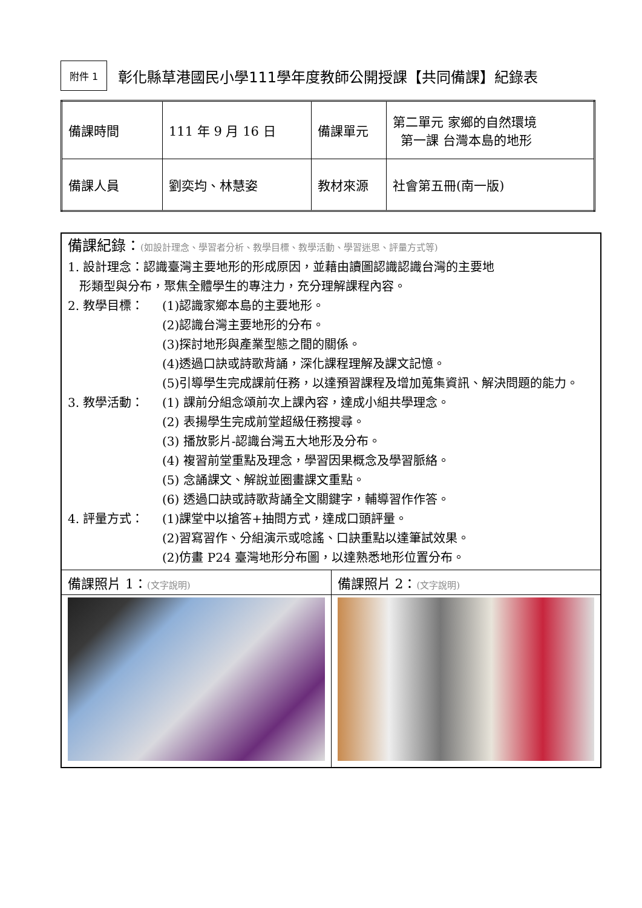附件 1
彰化縣草港國民小學111學年度教師公開授課【共同備課】紀錄表
| 備課時間 | 111 年 9 月 16 日 | 備課單元 | 第二單元 家鄉的自然環境 第一課 台灣本島的地形 |
| 備課人員 | 劉奕均、林慧姿 | 教材來源 | 社會第五冊(南一版) |
| 備課紀錄： (如設計理念、學習者分析、教學目標、教學活動、學習迷思、評量方式等) 1. 設計理念：認識臺灣主要地形的形成原因，並藉由讀圖認識認識台灣的主要地 形類型與分布，聚焦全體學生的專注力，充分理解課程內容。 2. 教學目標： (1)認識家鄉本島的主要地形。 (2)認識台灣主要地形的分布。 (3)探討地形與產業型態之間的關係。 (4)透過口訣或詩歌背誦，深化課程理解及課文記憶。 (5)引導學生完成課前任務，以達預習課程及增加蒐集資訊、解決問題的能力。 3. 教學活動： (1) 課前分組念頌前次上課內容，達成小組共學理念。 (2) 表揚學生完成前堂超級任務搜尋。 (3) 播放影片-認識台灣五大地形及分布。 (4) 複習前堂重點及理念，學習因果概念及學習脈絡。 (5) 念誦課文、解說並圈畫課文重點。 (6) 透過口訣或詩歌背誦全文關鍵字，輔導習作作答。 4. 評量方式： (1)課堂中以搶答+抽問方式，達成口頭評量。 (2)習寫習作、分組演示或唸謠、口訣重點以達筆試效果。 (2)仿畫 P24 臺灣地形分布圖，以達熟悉地形位置分布。 | |
| 備課照片 1： (文字說明) | 備課照片 2： (文字說明) |